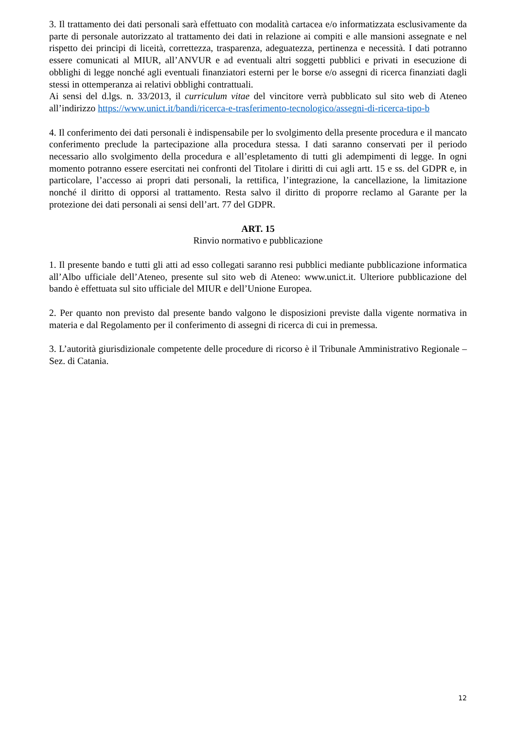3. Il trattamento dei dati personali sarà effettuato con modalità cartacea e/o informatizzata esclusivamente da parte di personale autorizzato al trattamento dei dati in relazione ai compiti e alle mansioni assegnate e nel rispetto dei principi di liceità, correttezza, trasparenza, adeguatezza, pertinenza e necessità. I dati potranno essere comunicati al MIUR, all’ANVUR e ad eventuali altri soggetti pubblici e privati in esecuzione di obblighi di legge nonché agli eventuali finanziatori esterni per le borse e/o assegni di ricerca finanziati dagli stessi in ottemperanza ai relativi obblighi contrattuali.
Ai sensi del d.lgs. n. 33/2013, il curriculum vitae del vincitore verrà pubblicato sul sito web di Ateneo all’indirizzo https://www.unict.it/bandi/ricerca-e-trasferimento-tecnologico/assegni-di-ricerca-tipo-b
4. Il conferimento dei dati personali è indispensabile per lo svolgimento della presente procedura e il mancato conferimento preclude la partecipazione alla procedura stessa. I dati saranno conservati per il periodo necessario allo svolgimento della procedura e all’espletamento di tutti gli adempimenti di legge. In ogni momento potranno essere esercitati nei confronti del Titolare i diritti di cui agli artt. 15 e ss. del GDPR e, in particolare, l’accesso ai propri dati personali, la rettifica, l’integrazione, la cancellazione, la limitazione nonché il diritto di opporsi al trattamento. Resta salvo il diritto di proporre reclamo al Garante per la protezione dei dati personali ai sensi dell’art. 77 del GDPR.
ART. 15
Rinvio normativo e pubblicazione
1. Il presente bando e tutti gli atti ad esso collegati saranno resi pubblici mediante pubblicazione informatica all’Albo ufficiale dell’Ateneo, presente sul sito web di Ateneo: www.unict.it. Ulteriore pubblicazione del bando è effettuata sul sito ufficiale del MIUR e dell’Unione Europea.
2. Per quanto non previsto dal presente bando valgono le disposizioni previste dalla vigente normativa in materia e dal Regolamento per il conferimento di assegni di ricerca di cui in premessa.
3. L’autorità giurisdizionale competente delle procedure di ricorso è il Tribunale Amministrativo Regionale – Sez. di Catania.
12